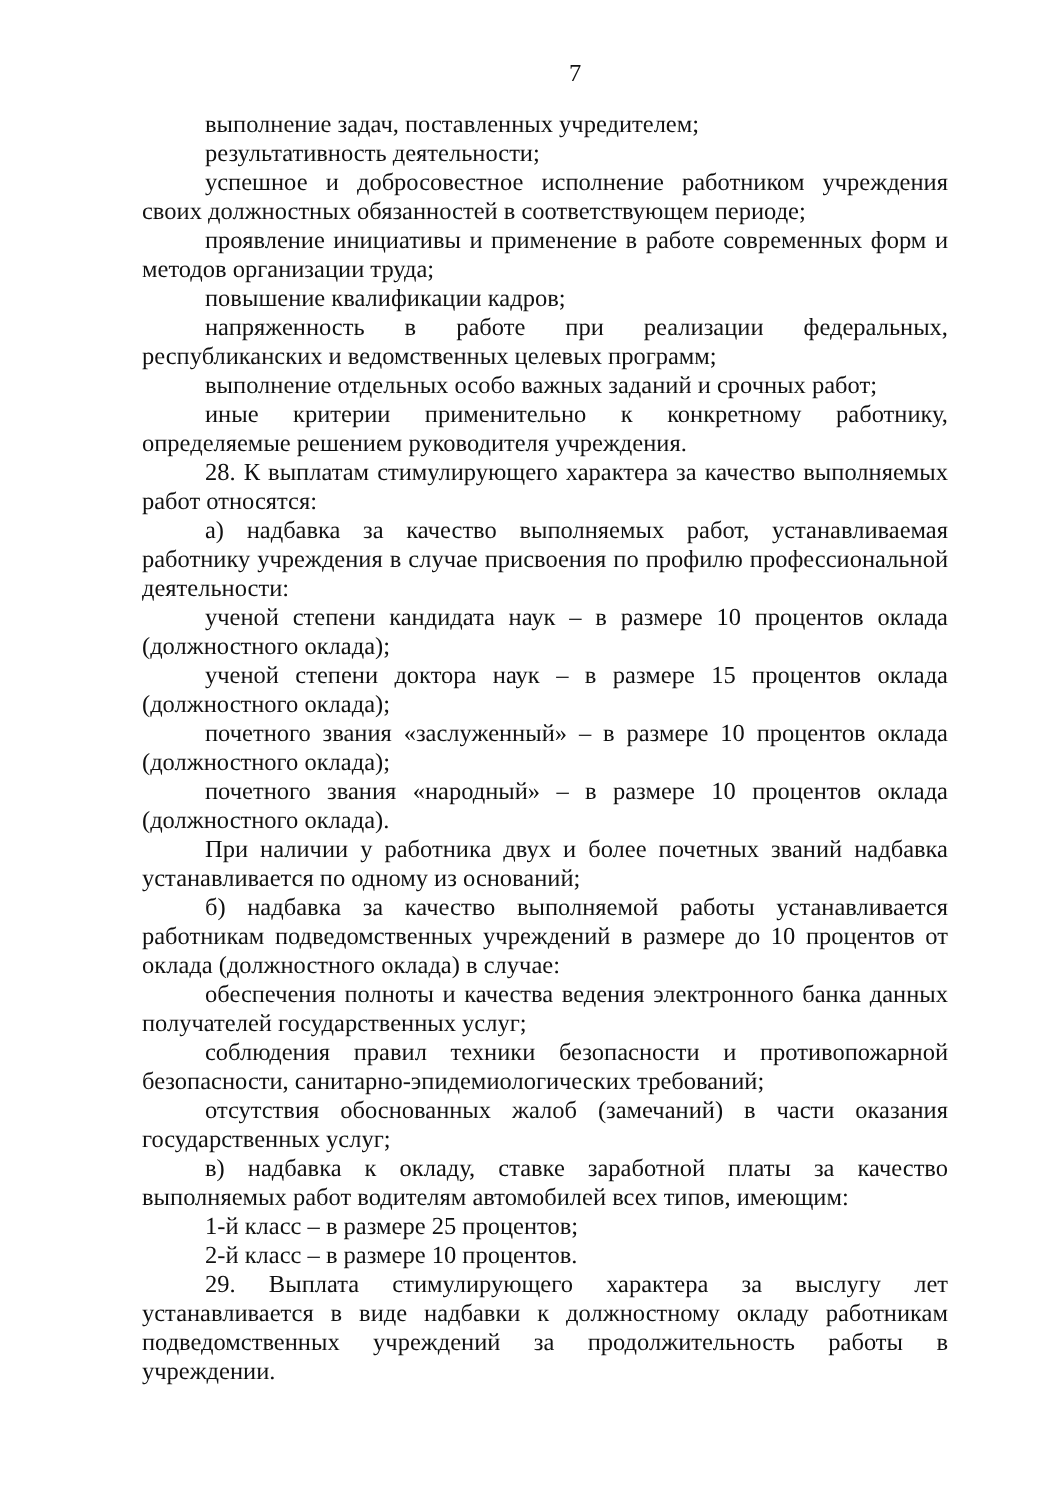7
выполнение задач, поставленных учредителем;
результативность деятельности;
успешное и добросовестное исполнение работником учреждения своих должностных обязанностей в соответствующем периоде;
проявление инициативы и применение в работе современных форм и методов организации труда;
повышение квалификации кадров;
напряженность в работе при реализации федеральных, республиканских и ведомственных целевых программ;
выполнение отдельных особо важных заданий и срочных работ;
иные критерии применительно к конкретному работнику, определяемые решением руководителя учреждения.
28. К выплатам стимулирующего характера за качество выполняемых работ относятся:
а) надбавка за качество выполняемых работ, устанавливаемая работнику учреждения в случае присвоения по профилю профессиональной деятельности:
ученой степени кандидата наук – в размере 10 процентов оклада (должностного оклада);
ученой степени доктора наук – в размере 15 процентов оклада (должностного оклада);
почетного звания «заслуженный» – в размере 10 процентов оклада (должностного оклада);
почетного звания «народный» – в размере 10 процентов оклада (должностного оклада).
При наличии у работника двух и более почетных званий надбавка устанавливается по одному из оснований;
б) надбавка за качество выполняемой работы устанавливается работникам подведомственных учреждений в размере до 10 процентов от оклада (должностного оклада) в случае:
обеспечения полноты и качества ведения электронного банка данных получателей государственных услуг;
соблюдения правил техники безопасности и противопожарной безопасности, санитарно-эпидемиологических требований;
отсутствия обоснованных жалоб (замечаний) в части оказания государственных услуг;
в) надбавка к окладу, ставке заработной платы за качество выполняемых работ водителям автомобилей всех типов, имеющим:
1-й класс – в размере 25 процентов;
2-й класс – в размере 10 процентов.
29. Выплата стимулирующего характера за выслугу лет устанавливается в виде надбавки к должностному окладу работникам подведомственных учреждений за продолжительность работы в учреждении.